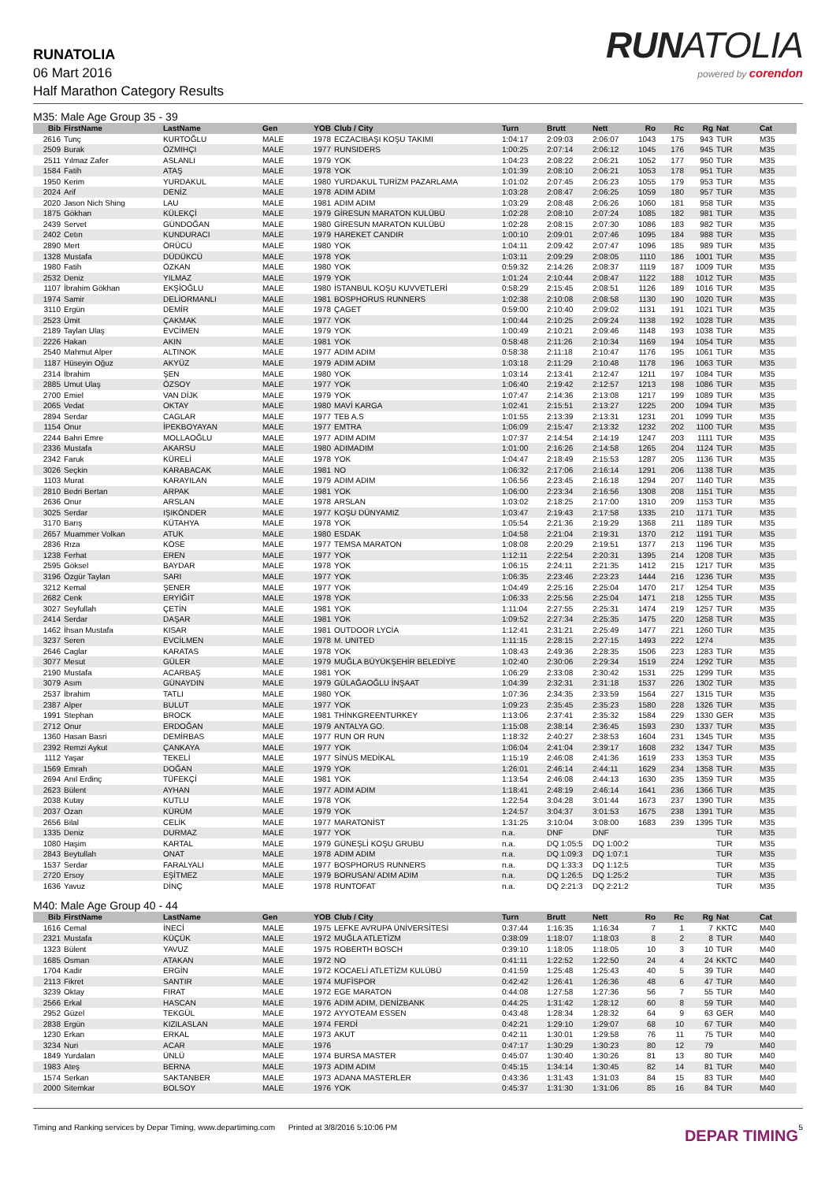RUNATOLIA
06 Mart 2016
Half Marathon Category Results
RUNATOLIA
powered by corendon
M35: Male Age Group 35 - 39
| Bib | FirstName | LastName | Gen | YOB | Club / City | Turn | Brutt | Nett | Ro | Rc | Rg | Nat | Cat |
| --- | --- | --- | --- | --- | --- | --- | --- | --- | --- | --- | --- | --- | --- |
| 2616 | Tunç | KURTOĞLU | MALE | 1978 | ECZACIBAŞI KOŞU TAKIMI | 1:04:17 | 2:09:03 | 2:06:07 | 1043 | 175 | 943 | TUR | M35 |
| 2509 | Burak | ÖZMIHÇI | MALE | 1977 | RUNSIDERS | 1:00:25 | 2:07:14 | 2:06:12 | 1045 | 176 | 945 | TUR | M35 |
| 2511 | Yılmaz Zafer | ASLANLI | MALE | 1979 | YOK | 1:04:23 | 2:08:22 | 2:06:21 | 1052 | 177 | 950 | TUR | M35 |
| 1584 | Fatih | ATAŞ | MALE | 1978 | YOK | 1:01:39 | 2:08:10 | 2:06:21 | 1053 | 178 | 951 | TUR | M35 |
| 1950 | Kerim | YURDAKUL | MALE | 1980 | YURDAKUL TURİZM PAZARLAMA | 1:01:02 | 2:07:45 | 2:06:23 | 1055 | 179 | 953 | TUR | M35 |
| 2024 | Arif | DENİZ | MALE | 1978 | ADIM ADIM | 1:03:28 | 2:08:47 | 2:06:25 | 1059 | 180 | 957 | TUR | M35 |
| 2020 | Jason Nich Shing | LAU | MALE | 1981 | ADIM ADIM | 1:03:29 | 2:08:48 | 2:06:26 | 1060 | 181 | 958 | TUR | M35 |
| 1875 | Gökhan | KÜLEKÇİ | MALE | 1979 | GİRESUN MARATON KULÜBÜ | 1:02:28 | 2:08:10 | 2:07:24 | 1085 | 182 | 981 | TUR | M35 |
| 2439 | Servet | GÜNDOĞAN | MALE | 1980 | GİRESUN MARATON KULÜBÜ | 1:02:28 | 2:08:15 | 2:07:30 | 1086 | 183 | 982 | TUR | M35 |
| 2402 | Cetın | KUNDURACI | MALE | 1979 | HAREKET CANDIR | 1:00:10 | 2:09:01 | 2:07:46 | 1095 | 184 | 988 | TUR | M35 |
| 2890 | Mert | ÖRÜCÜ | MALE | 1980 | YOK | 1:04:11 | 2:09:42 | 2:07:47 | 1096 | 185 | 989 | TUR | M35 |
| 1328 | Mustafa | DÜDÜKCÜ | MALE | 1978 | YOK | 1:03:11 | 2:09:29 | 2:08:05 | 1110 | 186 | 1001 | TUR | M35 |
| 1980 | Fatih | ÖZKAN | MALE | 1980 | YOK | 0:59:32 | 2:14:26 | 2:08:37 | 1119 | 187 | 1009 | TUR | M35 |
| 2532 | Deniz | YILMAZ | MALE | 1979 | YOK | 1:01:24 | 2:10:44 | 2:08:47 | 1122 | 188 | 1012 | TUR | M35 |
| 1107 | İbrahim Gökhan | EKŞİOĞLU | MALE | 1980 | İSTANBUL KOŞU KUVVETLERİ | 0:58:29 | 2:15:45 | 2:08:51 | 1126 | 189 | 1016 | TUR | M35 |
| 1974 | Samir | DELİORMANLI | MALE | 1981 | BOSPHORUS RUNNERS | 1:02:38 | 2:10:08 | 2:08:58 | 1130 | 190 | 1020 | TUR | M35 |
| 3110 | Ergün | DEMİR | MALE | 1978 | ÇAGET | 0:59:00 | 2:10:40 | 2:09:02 | 1131 | 191 | 1021 | TUR | M35 |
| 2523 | Ümit | ÇAKMAK | MALE | 1977 | YOK | 1:00:44 | 2:10:25 | 2:09:24 | 1138 | 192 | 1028 | TUR | M35 |
| 2189 | Taylan Ulaş | EVCİMEN | MALE | 1979 | YOK | 1:00:49 | 2:10:21 | 2:09:46 | 1148 | 193 | 1038 | TUR | M35 |
| 2226 | Hakan | AKIN | MALE | 1981 | YOK | 0:58:48 | 2:11:26 | 2:10:34 | 1169 | 194 | 1054 | TUR | M35 |
| 2540 | Mahmut Alper | ALTINOK | MALE | 1977 | ADIM ADIM | 0:58:38 | 2:11:18 | 2:10:47 | 1176 | 195 | 1061 | TUR | M35 |
| 1187 | Hüseyin Oğuz | AKYÜZ | MALE | 1979 | ADIM ADIM | 1:03:18 | 2:11:29 | 2:10:48 | 1178 | 196 | 1063 | TUR | M35 |
| 2314 | İbrahim | ŞEN | MALE | 1980 | YOK | 1:03:14 | 2:13:41 | 2:12:47 | 1211 | 197 | 1084 | TUR | M35 |
| 2885 | Umut Ulaş | ÖZSOY | MALE | 1977 | YOK | 1:06:40 | 2:19:42 | 2:12:57 | 1213 | 198 | 1086 | TUR | M35 |
| 2700 | Emiel | VAN DİJK | MALE | 1979 | YOK | 1:07:47 | 2:14:36 | 2:13:08 | 1217 | 199 | 1089 | TUR | M35 |
| 2065 | Vedat | OKTAY | MALE | 1980 | MAVİ KARGA | 1:02:41 | 2:15:51 | 2:13:27 | 1225 | 200 | 1094 | TUR | M35 |
| 2894 | Serdar | CAGLAR | MALE | 1977 | TEB A.S | 1:01:55 | 2:13:39 | 2:13:31 | 1231 | 201 | 1099 | TUR | M35 |
| 1154 | Onur | İPEKBOYAYAN | MALE | 1977 | EMTRA | 1:06:09 | 2:15:47 | 2:13:32 | 1232 | 202 | 1100 | TUR | M35 |
| 2244 | Bahri Emre | MOLLAOĞLU | MALE | 1977 | ADIM ADIM | 1:07:37 | 2:14:54 | 2:14:19 | 1247 | 203 | 1111 | TUR | M35 |
| 2336 | Mustafa | AKARSU | MALE | 1980 | ADIMADIM | 1:01:00 | 2:16:26 | 2:14:58 | 1265 | 204 | 1124 | TUR | M35 |
| 2342 | Faruk | KÜRELİ | MALE | 1978 | YOK | 1:04:47 | 2:18:49 | 2:15:53 | 1287 | 205 | 1136 | TUR | M35 |
| 3026 | Seçkin | KARABACAK | MALE | 1981 | NO | 1:06:32 | 2:17:06 | 2:16:14 | 1291 | 206 | 1138 | TUR | M35 |
| 1103 | Murat | KARAYILAN | MALE | 1979 | ADIM ADIM | 1:06:56 | 2:23:45 | 2:16:18 | 1294 | 207 | 1140 | TUR | M35 |
| 2810 | Bedri Bertan | ARPAK | MALE | 1981 | YOK | 1:06:00 | 2:23:34 | 2:16:56 | 1308 | 208 | 1151 | TUR | M35 |
| 2636 | Onur | ARSLAN | MALE | 1978 | ARSLAN | 1:03:02 | 2:18:25 | 2:17:00 | 1310 | 209 | 1153 | TUR | M35 |
| 3025 | Serdar | IŞIKÖNDER | MALE | 1977 | KOŞU DÜNYAMIZ | 1:03:47 | 2:19:43 | 2:17:58 | 1335 | 210 | 1171 | TUR | M35 |
| 3170 | Barış | KÜTAHYA | MALE | 1978 | YOK | 1:05:54 | 2:21:36 | 2:19:29 | 1368 | 211 | 1189 | TUR | M35 |
| 2657 | Muammer Volkan | ATUK | MALE | 1980 | ESDAK | 1:04:58 | 2:21:04 | 2:19:31 | 1370 | 212 | 1191 | TUR | M35 |
| 2836 | Rıza | KÖSE | MALE | 1977 | TEMSA MARATON | 1:08:08 | 2:20:29 | 2:19:51 | 1377 | 213 | 1196 | TUR | M35 |
| 1238 | Ferhat | EREN | MALE | 1977 | YOK | 1:12:11 | 2:22:54 | 2:20:31 | 1395 | 214 | 1208 | TUR | M35 |
| 2595 | Göksel | BAYDAR | MALE | 1978 | YOK | 1:06:15 | 2:24:11 | 2:21:35 | 1412 | 215 | 1217 | TUR | M35 |
| 3196 | Özgür Taylan | SARI | MALE | 1977 | YOK | 1:06:35 | 2:23:46 | 2:23:23 | 1444 | 216 | 1236 | TUR | M35 |
| 3212 | Kemal | ŞENER | MALE | 1977 | YOK | 1:04:49 | 2:25:16 | 2:25:04 | 1470 | 217 | 1254 | TUR | M35 |
| 2682 | Cenk | ERYİĞİT | MALE | 1978 | YOK | 1:06:33 | 2:25:56 | 2:25:04 | 1471 | 218 | 1255 | TUR | M35 |
| 3027 | Seyfullah | ÇETİN | MALE | 1981 | YOK | 1:11:04 | 2:27:55 | 2:25:31 | 1474 | 219 | 1257 | TUR | M35 |
| 2414 | Serdar | DAŞAR | MALE | 1981 | YOK | 1:09:52 | 2:27:34 | 2:25:35 | 1475 | 220 | 1258 | TUR | M35 |
| 1462 | İhsan Mustafa | KISAR | MALE | 1981 | OUTDOOR LYCİA | 1:12:41 | 2:31:21 | 2:25:49 | 1477 | 221 | 1260 | TUR | M35 |
| 3237 | Seren | EVCİLMEN | MALE | 1978 | M. UNITED | 1:11:15 | 2:28:15 | 2:27:15 | 1493 | 222 | 1274 | | M35 |
| 2646 | Caglar | KARATAS | MALE | 1978 | YOK | 1:08:43 | 2:49:36 | 2:28:35 | 1506 | 223 | 1283 | TUR | M35 |
| 3077 | Mesut | GÜLER | MALE | 1979 | MUĞLA BÜYÜKŞEHİR BELEDİYE | 1:02:40 | 2:30:06 | 2:29:34 | 1519 | 224 | 1292 | TUR | M35 |
| 2190 | Mustafa | ACARBAŞ | MALE | 1981 | YOK | 1:06:29 | 2:33:08 | 2:30:42 | 1531 | 225 | 1299 | TUR | M35 |
| 3079 | Asım | GÜNAYDIN | MALE | 1979 | GÜLAĞAOĞLU İNŞAAT | 1:04:39 | 2:32:31 | 2:31:18 | 1537 | 226 | 1302 | TUR | M35 |
| 2537 | İbrahim | TATLI | MALE | 1980 | YOK | 1:07:36 | 2:34:35 | 2:33:59 | 1564 | 227 | 1315 | TUR | M35 |
| 2387 | Alper | BULUT | MALE | 1977 | YOK | 1:09:23 | 2:35:45 | 2:35:23 | 1580 | 228 | 1326 | TUR | M35 |
| 1991 | Stephan | BROCK | MALE | 1981 | THİNKGREENTURKEY | 1:13:06 | 2:37:41 | 2:35:32 | 1584 | 229 | 1330 | GER | M35 |
| 2712 | Onur | ERDOĞAN | MALE | 1979 | ANTALYA GO. | 1:15:08 | 2:38:14 | 2:36:45 | 1593 | 230 | 1337 | TUR | M35 |
| 1360 | Hasan Basri | DEMİRBAS | MALE | 1977 | RUN OR RUN | 1:18:32 | 2:40:27 | 2:38:53 | 1604 | 231 | 1345 | TUR | M35 |
| 2392 | Remzi Aykut | ÇANKAYA | MALE | 1977 | YOK | 1:06:04 | 2:41:04 | 2:39:17 | 1608 | 232 | 1347 | TUR | M35 |
| 1112 | Yaşar | TEKELİ | MALE | 1977 | SİNÜS MEDİKAL | 1:15:19 | 2:46:08 | 2:41:36 | 1619 | 233 | 1353 | TUR | M35 |
| 1569 | Emrah | DOĞAN | MALE | 1979 | YOK | 1:26:01 | 2:46:14 | 2:44:11 | 1629 | 234 | 1358 | TUR | M35 |
| 2694 | Anıl Erdinç | TÜFEKÇİ | MALE | 1981 | YOK | 1:13:54 | 2:46:08 | 2:44:13 | 1630 | 235 | 1359 | TUR | M35 |
| 2623 | Bülent | AYHAN | MALE | 1977 | ADIM ADIM | 1:18:41 | 2:48:19 | 2:46:14 | 1641 | 236 | 1366 | TUR | M35 |
| 2038 | Kutay | KUTLU | MALE | 1978 | YOK | 1:22:54 | 3:04:28 | 3:01:44 | 1673 | 237 | 1390 | TUR | M35 |
| 2037 | Ozan | KÜRÜM | MALE | 1979 | YOK | 1:24:57 | 3:04:37 | 3:01:53 | 1675 | 238 | 1391 | TUR | M35 |
| 2656 | Bilal | CELİK | MALE | 1977 | MARATONİST | 1:31:25 | 3:10:04 | 3:08:00 | 1683 | 239 | 1395 | TUR | M35 |
| 1335 | Deniz | DURMAZ | MALE | 1977 | YOK | n.a. | DNF | DNF | | | | TUR | M35 |
| 1080 | Haşim | KARTAL | MALE | 1979 | GÜNEŞLİ KOŞU GRUBU | n.a. | DQ 1:05:5 | DQ 1:00:2 | | | | TUR | M35 |
| 2843 | Beytullah | ONAT | MALE | 1978 | ADIM ADIM | n.a. | DQ 1:09:3 | DQ 1:07:1 | | | | TUR | M35 |
| 1537 | Serdar | FARALYALI | MALE | 1977 | BOSPHORUS RUNNERS | n.a. | DQ 1:33:3 | DQ 1:12:5 | | | | TUR | M35 |
| 2720 | Ersoy | EŞİTMEZ | MALE | 1979 | BORUSAN/ ADIM ADIM | n.a. | DQ 1:26:5 | DQ 1:25:2 | | | | TUR | M35 |
| 1636 | Yavuz | DİNÇ | MALE | 1978 | RUNTOFAT | n.a. | DQ 2:21:3 | DQ 2:21:2 | | | | TUR | M35 |
M40: Male Age Group 40 - 44
| Bib | FirstName | LastName | Gen | YOB | Club / City | Turn | Brutt | Nett | Ro | Rc | Rg | Nat | Cat |
| --- | --- | --- | --- | --- | --- | --- | --- | --- | --- | --- | --- | --- | --- |
| 1616 | Cemal | İNECİ | MALE | 1975 | LEFKE AVRUPA ÜNİVERSİTESİ | 0:37:44 | 1:16:35 | 1:16:34 | 7 | 1 | 7 | KKTC | M40 |
| 2321 | Mustafa | KÜÇÜK | MALE | 1972 | MUĞLA ATLETİZM | 0:38:09 | 1:18:07 | 1:18:03 | 8 | 2 | 8 | TUR | M40 |
| 1323 | Bülent | YAVUZ | MALE | 1975 | ROBERTH BOSCH | 0:39:10 | 1:18:05 | 1:18:05 | 10 | 3 | 10 | TUR | M40 |
| 1685 | Osman | ATAKAN | MALE | 1972 | NO | 0:41:11 | 1:22:52 | 1:22:50 | 24 | 4 | 24 | KKTC | M40 |
| 1704 | Kadir | ERGİN | MALE | 1972 | KOCAELİ ATLETİZM KULÜBÜ | 0:41:59 | 1:25:48 | 1:25:43 | 40 | 5 | 39 | TUR | M40 |
| 2113 | Fikret | SANTIR | MALE | 1974 | MUFİSPOR | 0:42:42 | 1:26:41 | 1:26:36 | 48 | 6 | 47 | TUR | M40 |
| 3239 | Oktay | FIRAT | MALE | 1972 | EGE MARATON | 0:44:08 | 1:27:58 | 1:27:36 | 56 | 7 | 55 | TUR | M40 |
| 2566 | Erkal | HASCAN | MALE | 1976 | ADIM ADIM, DENİZBANK | 0:44:25 | 1:31:42 | 1:28:12 | 60 | 8 | 59 | TUR | M40 |
| 2952 | Güzel | TEKGÜL | MALE | 1972 | AYYOTEAM ESSEN | 0:43:48 | 1:28:34 | 1:28:32 | 64 | 9 | 63 | GER | M40 |
| 2838 | Ergün | KIZILASLAN | MALE | 1974 | FERDİ | 0:42:21 | 1:29:10 | 1:29:07 | 68 | 10 | 67 | TUR | M40 |
| 1230 | Erkan | ERKAL | MALE | 1973 | AKUT | 0:42:11 | 1:30:01 | 1:29:58 | 76 | 11 | 75 | TUR | M40 |
| 3234 | Nuri | ACAR | MALE | 1976 | | 0:47:17 | 1:30:29 | 1:30:23 | 80 | 12 | 79 | | M40 |
| 1849 | Yurdalan | ÜNLÜ | MALE | 1974 | BURSA MASTER | 0:45:07 | 1:30:40 | 1:30:26 | 81 | 13 | 80 | TUR | M40 |
| 1983 | Ateş | BERNA | MALE | 1973 | ADIM ADIM | 0:45:15 | 1:34:14 | 1:30:45 | 82 | 14 | 81 | TUR | M40 |
| 1574 | Serkan | SAKTANBER | MALE | 1973 | ADANA MASTERLER | 0:43:36 | 1:31:43 | 1:31:03 | 84 | 15 | 83 | TUR | M40 |
| 2000 | Sitemkar | BOLSOY | MALE | 1976 | YOK | 0:45:37 | 1:31:30 | 1:31:06 | 85 | 16 | 84 | TUR | M40 |
Timing and Ranking services by Depar Timing, www.departiming.com Printed at 3/8/2016 5:10:06 PM 5
DEPAR TIMING